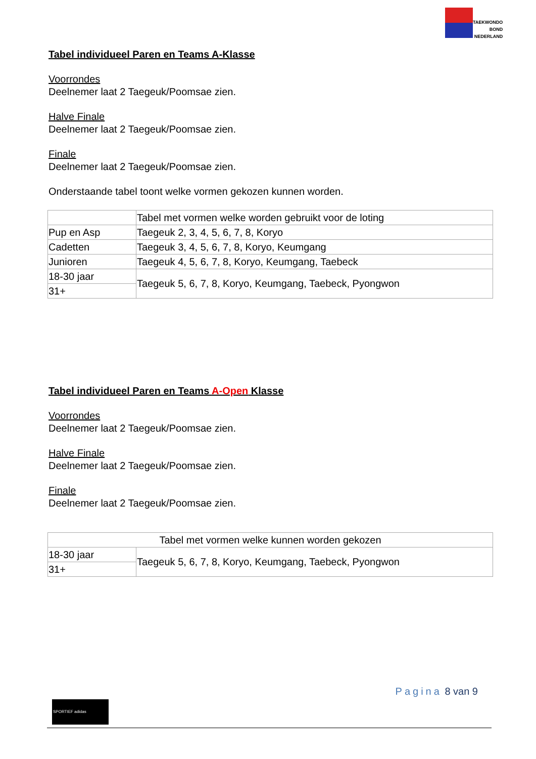TAEKWONDO
BOND
NEDERLAND
Tabel individueel Paren en Teams A-Klasse
Voorrondes
Deelnemer laat 2 Taegeuk/Poomsae zien.
Halve Finale
Deelnemer laat 2 Taegeuk/Poomsae zien.
Finale
Deelnemer laat 2 Taegeuk/Poomsae zien.
Onderstaande tabel toont welke vormen gekozen kunnen worden.
| | Tabel met vormen welke worden gebruikt voor de loting |
| Pup en Asp | Taegeuk 2, 3, 4, 5, 6, 7, 8, Koryo |
| Cadetten | Taegeuk 3, 4, 5, 6, 7, 8, Koryo, Keumgang |
| Junioren | Taegeuk 4, 5, 6, 7, 8, Koryo, Keumgang, Taebeck |
| 18-30 jaar | Taegeuk 5, 6, 7, 8, Koryo, Keumgang, Taebeck, Pyongwon |
| 31+ | |
Tabel individueel Paren en Teams A-Open Klasse
Voorrondes
Deelnemer laat 2 Taegeuk/Poomsae zien.
Halve Finale
Deelnemer laat 2 Taegeuk/Poomsae zien.
Finale
Deelnemer laat 2 Taegeuk/Poomsae zien.
| Tabel met vormen welke kunnen worden gekozen | |
| 18-30 jaar | Taegeuk 5, 6, 7, 8, Koryo, Keumgang, Taebeck, Pyongwon |
| 31+ | |
Pagina 8 van 9
SPORTIEF adidas